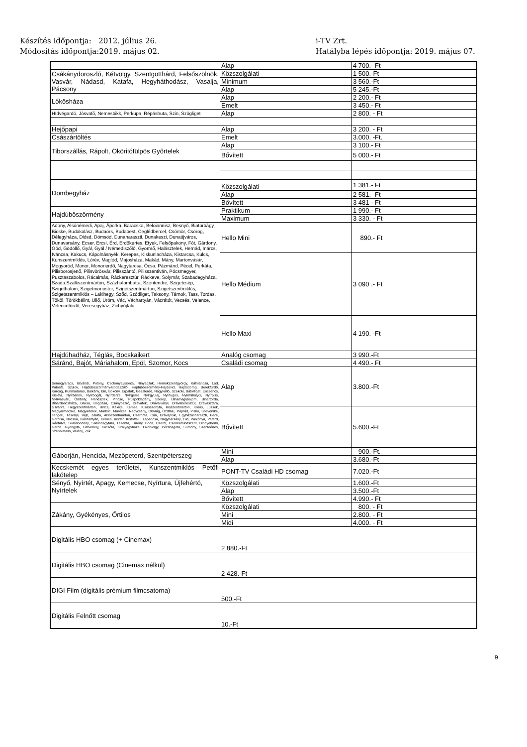Készítés időpontja: 2012. július 26.
Módosítás időpontja:2019. május 02.
i-TV Zrt.
Hatályba lépés időpontja: 2019. május 07.
| | Alap | 4 700.- Ft |
| Csákánydoroszló, Kétvölgy, Szentgotthárd, Felsőszölnök, Vasvár, Nádasd, Katafa, Hegyháthodász, Vasalja, Pácsony | Közszolgálati | 1 500.-Ft |
| | Minimum | 3 560.-Ft |
| | Alap | 5 245.-Ft |
| Lőkösháza | Alap | 2 200.- Ft |
| | Emelt | 3 450.- Ft |
| Hídvégardó, Jósvafő, Nemesbikk, Perkupa, Répáshuta, Szin, Szögliget | Alap | 2 800. - Ft |
| Hejőpapi | Alap | 3 200. - Ft |
| Császártöltés | Emelt | 3.000. -Ft. |
| Tiborszállás, Rápolt, Ököritófülpös Győrtelek | Alap | 3 100.- Ft |
| | Bővített | 5 000.- Ft |
| Dombegyház | Közszolgálati | 1 381.- Ft |
| | Alap | 2 581.- Ft |
| | Bővített | 3 481 - Ft |
| Hajdúböszörmény | Praktikum | 1 990.- Ft |
| | Maximum | 3 330. - Ft |
| Adony, Alsónémedi, Apaj, Áporka, Baracska, Beloiannisz, Besnyő, Biatorbágy, Bicske, Budakalász, Budaörs, Budapest, Ceglédbercel, Csömör, Csörög, Délegyháza, Diósd, Dömsöd, Dunaharaszti, Dunakeszi, Dunaújváros, Dunavarsány, Ecser, Ercsi, Érd, Erdőkertes, Etyek, Felsőpakony, Fót, Gárdony, Göd, Gödöllő, Gyál, Gyál / Némediszőlő, Gyömrő, Halásztelek, Hernád, Inárcs, Iváncsa, Kakucs, Kápolnásnyék, Kerepes, Kiskunlacháza, Kistarcsa, Kulcs, Kunszentmiklós, Lórév, Maglód, Majosháza, Makád, Mány, Martonvásár, Mogyoród, Monor, Monorierdő, Nagytarcsa, Ócsa, Pázmánd, Pécel, Perkáta, Pilisborosjenő, Pilisvörösvár, Pilisszántó, Pilisszentiván, Pócsmegyer, Pusztaszabolcs, Rácalmás, Ráckeresztúr, Ráckeve, Solymár, Szabadegyháza, Szada,Szalkszentmárton, Százhalombatta, Szentendre, Szigetcsép, Szigethalom, Szigetmonostor, Szigetszentmárton, Szigetszentmiklós, Szigetszentmiklós – Lakihegy, Sződ, Sződliget, Taksony, Tárnok, Tass, Tordas, Tököl, Törökbálint, Üllő, Üröm, Vác, Váchartyán, Vácrátót, Vecsés, Velence, Velencefürdő, Veresegyház, Zichyújfalu | Hello Mini | 890.- Ft |
| | Hello Médium | 3 090 .- Ft |
| | Hello Maxi | 4 190. -Ft |
| Hajdúhadház, Téglás, Bocskaikert | Analóg csomag | 3 990.-Ft |
| Sáránd, Bajót, Máriahalom, Epöl, Szomor, Kocs | Családi csomag | 4 490.- Ft |
| Somogyaracs, Istvándi, Potony, Csokonyavisonta, Rinyaújlak, Homokszentgyörgy, Kálmáncsa, Lad, Patosfa, Szulok, Hajdúböszörmény-Bodaszőlő, Hajdúböszörmény-Hajdúvid, Hajdúdorog, Berekfürdő, Karcag, Kunmadaras, Balkány, Biri, Bököny, Érpatak, Geszteréd, Nagykálló, Szakoly, Bátorliget, Encsencs, Kisléta, Nyírbéltek, Nyírbogát, Nyírderzs, Nyírgelse, Nyírgyulaj, Nyírlugos, Nyírmihálydi, Nyírpilis, Nyírvasvári, Ömböly, Penészlek, Piricse, Püspökladány, Szerep, Biharnagybajom, Bihartorda, Bihardancsháza, Baksa, Bogdása, Csányoszró, Drávafok, Drávaiványi, Drávakeresztúr, Drávasztára, Gilvánfa, Hegyszentmárton, Hirics, Kákics, Kemse, Kisasszonyfa, Kisszentmárton, Kórós, Lúzsok, Magyarmecske, Magyartelek, Markóc, Marócsa, Nagycsány, Okorág, Ózdfalu, Páprád, Piskó, Sósvertike, Tengeri, Tésenyi, Vejti, Zaláta, Alsószentmárton, Csarnóta, Cún, Drávapiski, Egyházasharaszti, Garé, Gordisa, Illocska, Ivánbattyán, Kémes, Kisdér, Kistótfalu, Lapáncsa, Nagyharsány, Old, Palkonya, Peterd, Rádfalva, Siklósbodony, Siklósnagyfalu, Tésenfa, Túrony, Boda, Cserdi, Csonkamindszent, Dinnyeberki, Gerde, Gyöngyfa, Hetvehely, Kacsóta, Királyegyháza, Okorvölgy, Pécsbagota, Sumony, Szentdénes, Szentkatalin, Velény, Zók | Alap | 3.800.-Ft |
| | Bővített | 5.600.-Ft |
| Gáborján, Hencida, Mezőpeterd, Szentpéterszeg | Mini | 900.-Ft. |
| | Alap | 3.680.-Ft |
| Kecskemét egyes területei, Kunszentmiklós Petőfi lakótelep | PONT-TV Családi HD csomag | 7.020.-Ft |
| Sényő, Nyírtét, Apagy, Kemecse, Nyírtura, Újfehértó, Nyírtelek | Közszolgálati | 1.600.-Ft |
| | Alap | 3.500.-Ft |
| | Bővített | 4.990.- Ft |
| Zákány, Gyékényes, Őrtilos | Közszolgálati | 800. - Ft |
| | Mini | 2.800. - Ft |
| | Midi | 4.000. - Ft |
| Digitális HBO csomag (+ Cinemax) | 2 880.-Ft | |
| Digitális HBO csomag (Cinemax nélkül) | 2 428.-Ft | |
| DIGI Film (digitális prémium filmcsatorna) | 500.-Ft | |
| Digitális Felnőtt csomag | 10.-Ft | |
9